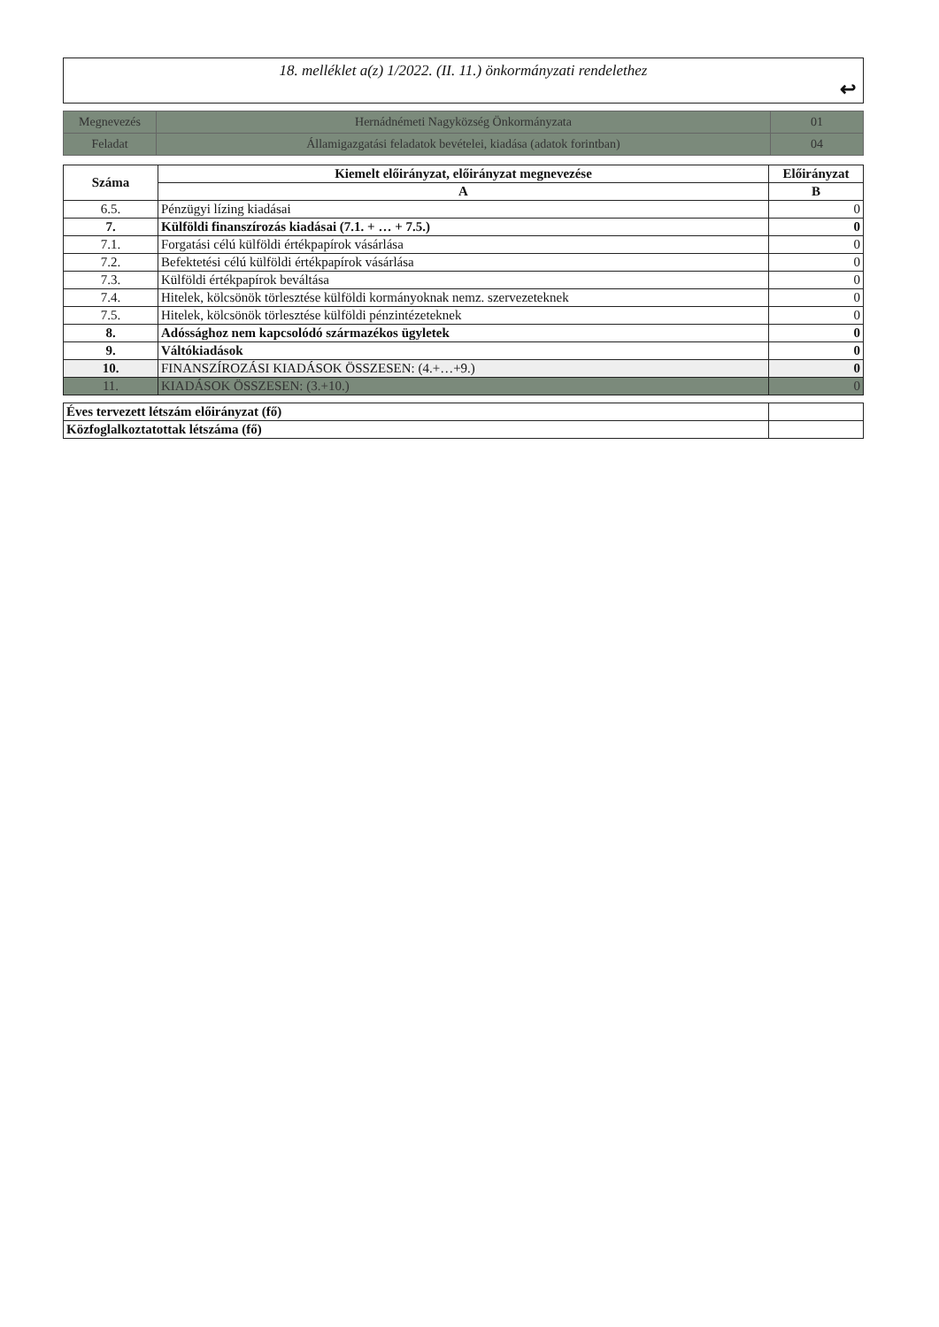18. melléklet a(z) 1/2022. (II. 11.) önkormányzati rendelethez
↩
| Megnevezés | Hernádnémeti Nagyközség Önkormányzata | 01 |
| Feladat | Államigazgatási feladatok bevételei, kiadása (adatok forintban) | 04 |
| Száma | Kiemelt előirányzat, előirányzat megnevezése | Előirányzat |
| --- | --- | --- |
| | A | B |
| 6.5. | Pénzügyi lízing kiadásai | 0 |
| 7. | Külföldi finanszírozás kiadásai (7.1. + … + 7.5.) | 0 |
| 7.1. | Forgatási célú külföldi értékpapírok vásárlása | 0 |
| 7.2. | Befektetési célú külföldi értékpapírok vásárlása | 0 |
| 7.3. | Külföldi értékpapírok beváltása | 0 |
| 7.4. | Hitelek, kölcsönök törlesztése külföldi kormányoknak nemz. szervezeteknek | 0 |
| 7.5. | Hitelek, kölcsönök törlesztése külföldi pénzintézeteknek | 0 |
| 8. | Adóssághoz nem kapcsolódó származékos ügyletek | 0 |
| 9. | Váltókiadások | 0 |
| 10. | FINANSZÍROZÁSI KIADÁSOK ÖSSZESEN: (4.+…+9.) | 0 |
| 11. | KIADÁSOK ÖSSZESEN: (3.+10.) | 0 |
| Éves tervezett létszám előirányzat (fő) | |
| Közfoglalkoztatottak létszáma (fő) | |